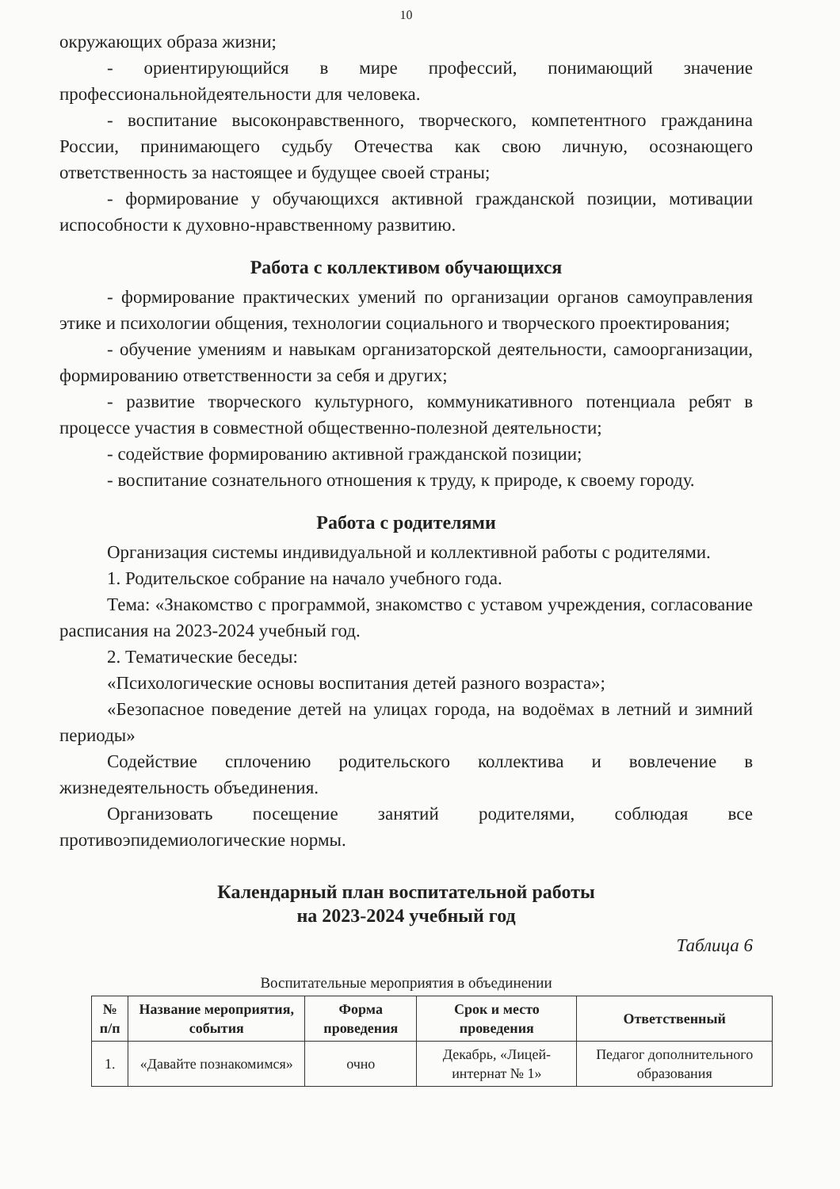10
окружающих образа жизни;
- ориентирующийся в мире профессий, понимающий значение профессиональнойдеятельности для человека.
- воспитание высоконравственного, творческого, компетентного гражданина России, принимающего судьбу Отечества как свою личную, осознающего ответственность за настоящее и будущее своей страны;
- формирование у обучающихся активной гражданской позиции, мотивации испособности к духовно-нравственному развитию.
Работа с коллективом обучающихся
- формирование практических умений по организации органов самоуправления этике и психологии общения, технологии социального и творческого проектирования;
- обучение умениям и навыкам организаторской деятельности, самоорганизации, формированию ответственности за себя и других;
- развитие творческого культурного, коммуникативного потенциала ребят в процессе участия в совместной общественно-полезной деятельности;
- содействие формированию активной гражданской позиции;
- воспитание сознательного отношения к труду, к природе, к своему городу.
Работа с родителями
Организация системы индивидуальной и коллективной работы с родителями.
1. Родительское собрание на начало учебного года.
Тема: «Знакомство с программой, знакомство с уставом учреждения, согласование расписания на 2023-2024 учебный год.
2. Тематические беседы:
«Психологические основы воспитания детей разного возраста»;
«Безопасное поведение детей на улицах города, на водоёмах в летний и зимний периоды»
Содействие сплочению родительского коллектива и вовлечение в жизнедеятельность объединения.
Организовать посещение занятий родителями, соблюдая все противоэпидемиологические нормы.
Календарный план воспитательной работы
на 2023-2024 учебный год
Таблица 6
Воспитательные мероприятия в объединении
| № п/п | Название мероприятия, события | Форма проведения | Срок и место проведения | Ответственный |
| --- | --- | --- | --- | --- |
| 1. | «Давайте познакомимся» | очно | Декабрь, «Лицей-интернат № 1» | Педагог дополнительного образования |